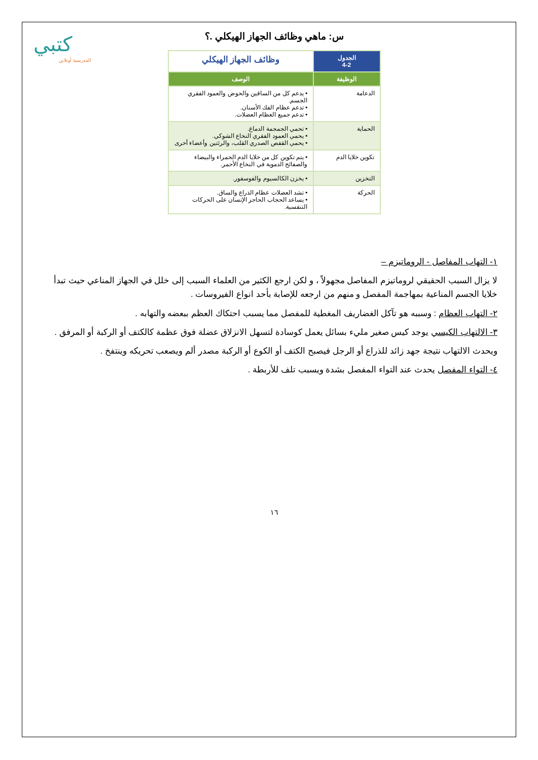كتبي
المدرسية أونلاين
س: ماهي وظائف الجهاز الهيكلي .؟
| الجدول 4-2 | وظائف الجهاز الهيكلي |
| الوظيفة | الوصف |
| الدعامة | • يدعم كل من الساقين والحوض والعمود الفقري الجسم. • تدعم عظام الفك الأسنان. • تدعم جميع العظام العضلات. |
| الحماية | • تحمي الجمجمة الدماغ. • يحمي العمود الفقري النخاع الشوكي. • يحمي القفص الصدري القلب، والرئتين وأعضاء أخرى |
| تكوين خلايا الدم | • يتم تكوين كل من خلايا الدم الحمراء والبيضاء والصفائح الدموية في النخاع الأحمر. |
| التخزين | • يخزن الكالسيوم والفوسفور. |
| الحركة | • تشد العضلات عظام الذراع والساق. • يساعد الحجاب الحاجز الإنسان على الحركات التنفسية. |
١- التهاب المفاصل - الروماتيزم –
لا يزال السبب الحقيقي لروماتيزم المفاصل مجهولاً ، و لكن ارجع الكثير من العلماء السبب إلى خلل في الجهاز المناعي حيث تبدأ خلايا الجسم المناعية بمهاجمة المفصل و منهم من ارجعه للإصابة بأحد انواع الفيروسات .
٢- التهاب العظام : وسببه هو تآكل الغضاريف المغطية للمفصل مما يسبب احتكاك العظم ببعضه والتهابه .
٣- الالتهاب الكيسي يوجد كيس صغير مليء بسائل يعمل كوسادة لتسهل الانزلاق عضلة فوق عظمة كالكتف أو الركبة أو المرفق .
ويحدث الالتهاب نتيجة جهد زائد للذراع أو الرجل فيصبح الكتف أو الكوع أو الركبة مصدر ألم ويصعب تحريكه وينتفخ .
٤- التواء المفصل يحدث عند التواء المفصل بشدة ويسبب تلف للأربطة .
١٦